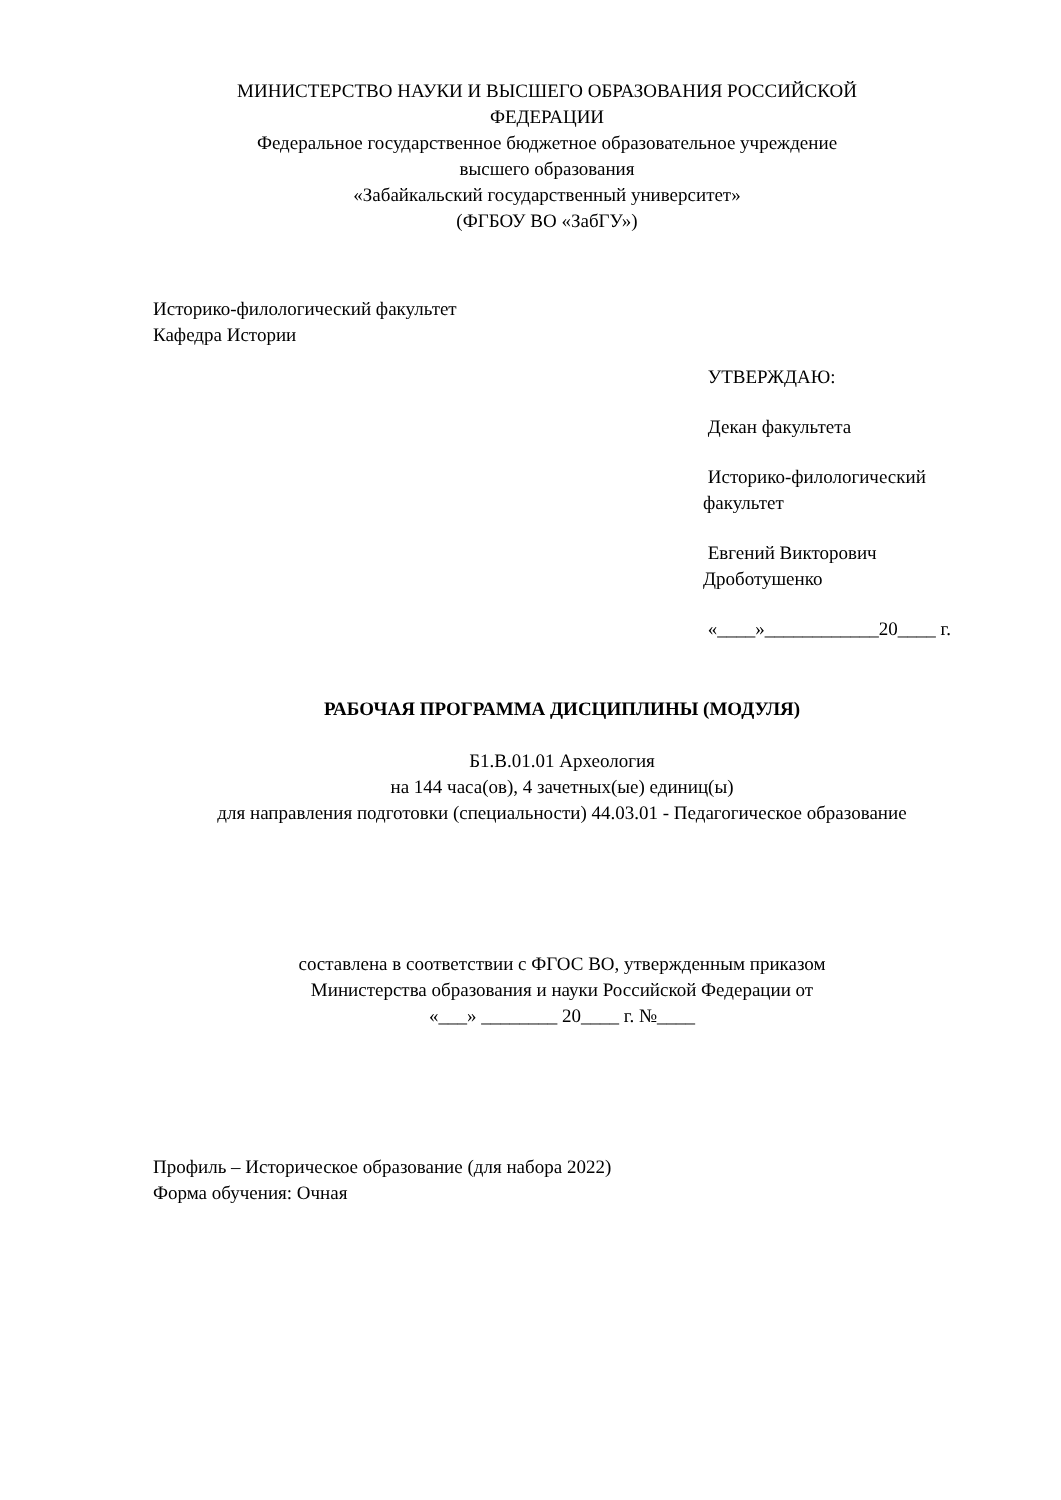МИНИСТЕРСТВО НАУКИ И ВЫСШЕГО ОБРАЗОВАНИЯ РОССИЙСКОЙ
ФЕДЕРАЦИИ
Федеральное государственное бюджетное образовательное учреждение
высшего образования
«Забайкальский государственный университет»
(ФГБОУ ВО «ЗабГУ»)
Историко-филологический факультет
Кафедра Истории
УТВЕРЖДАЮ:
Декан факультета
Историко-филологический факультет
Евгений Викторович Дроботушенко
«____»____________20____ г.
РАБОЧАЯ ПРОГРАММА ДИСЦИПЛИНЫ (МОДУЛЯ)
Б1.В.01.01 Археология
на 144 часа(ов), 4 зачетных(ые) единиц(ы)
для направления подготовки (специальности) 44.03.01 - Педагогическое образование
составлена в соответствии с ФГОС ВО, утвержденным приказом
Министерства образования и науки Российской Федерации от
«___» ________ 20____ г. №____
Профиль – Историческое образование (для набора 2022)
Форма обучения: Очная